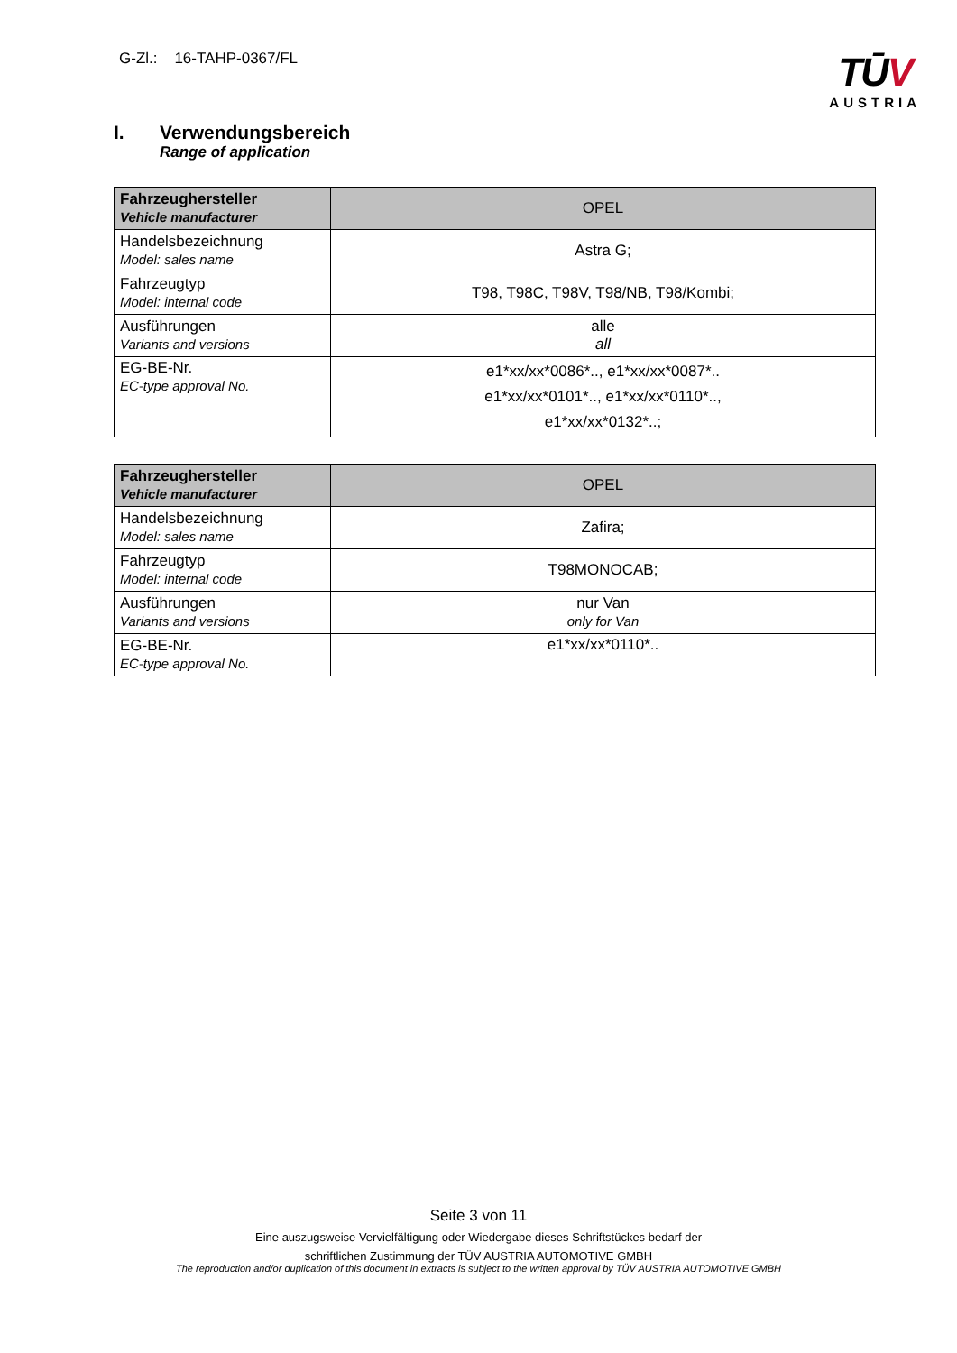G-Zl.: 16-TAHP-0367/FL
TŪV
AUSTRIA
I. Verwendungsbereich
Range of application
| Fahrzeughersteller Vehicle manufacturer | OPEL |
| Handelsbezeichnung Model: sales name | Astra G; |
| Fahrzeugtyp Model: internal code | T98, T98C, T98V, T98/NB, T98/Kombi; |
| Ausführungen Variants and versions | alle all |
| EG-BE-Nr. EC-type approval No. | e1*xx/xx*0086*.., e1*xx/xx*0087*.. e1*xx/xx*0101*.., e1*xx/xx*0110*.., e1*xx/xx*0132*..; |
| Fahrzeughersteller Vehicle manufacturer | OPEL |
| Handelsbezeichnung Model: sales name | Zafira; |
| Fahrzeugtyp Model: internal code | T98MONOCAB; |
| Ausführungen Variants and versions | nur Van only for Van |
| EG-BE-Nr. EC-type approval No. | e1*xx/xx*0110*.. |
Seite 3 von 11
Eine auszugsweise Vervielfältigung oder Wiedergabe dieses Schriftstückes bedarf der
schriftlichen Zustimmung der TÜV AUSTRIA AUTOMOTIVE GMBH
The reproduction and/or duplication of this document in extracts is subject to the written approval by TÜV AUSTRIA AUTOMOTIVE GMBH